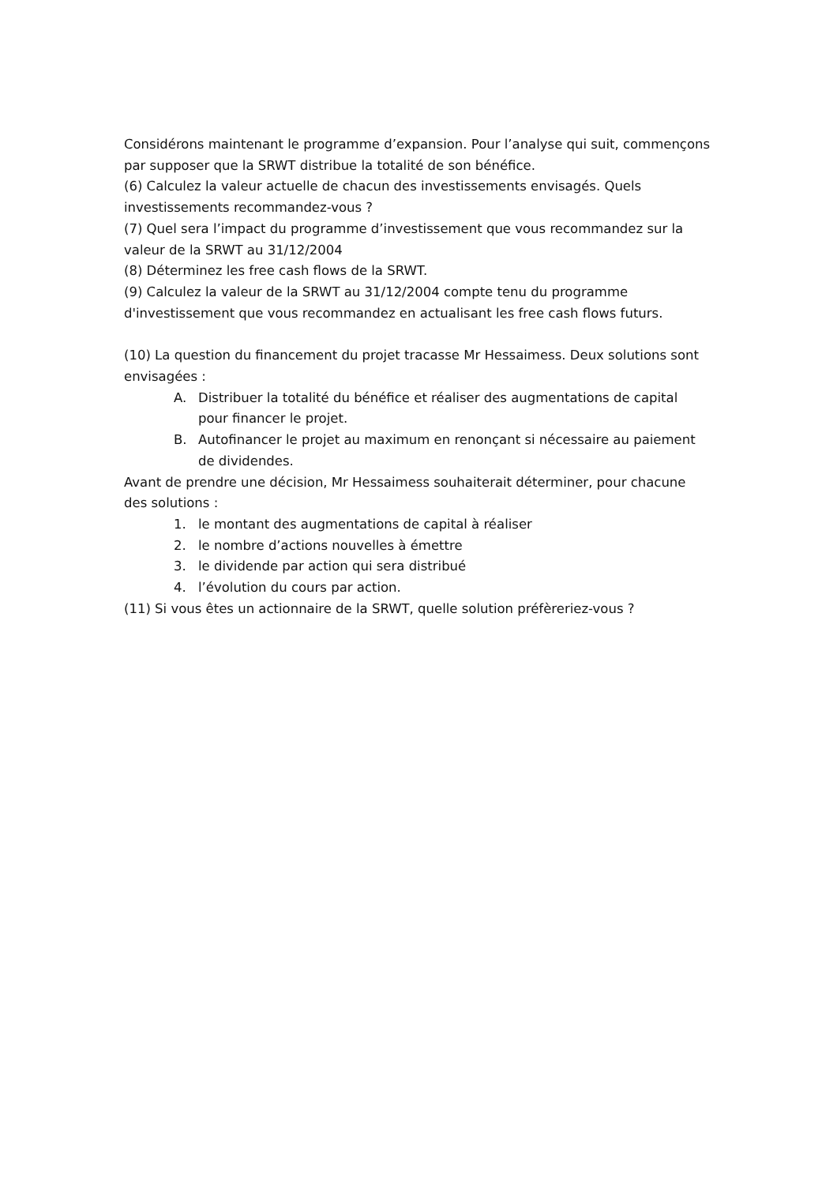Considérons maintenant le programme d’expansion. Pour l’analyse qui suit, commençons par supposer que la SRWT distribue la totalité de son bénéfice.
(6) Calculez la valeur actuelle de chacun des investissements envisagés. Quels investissements recommandez-vous ?
(7) Quel sera l’impact du programme d’investissement que vous recommandez sur la valeur de la SRWT au 31/12/2004
(8) Déterminez les free cash flows de la SRWT.
(9) Calculez la valeur de la SRWT au 31/12/2004 compte tenu du programme d'investissement que vous recommandez en actualisant les free cash flows futurs.
(10) La question du financement du projet tracasse Mr Hessaimess. Deux solutions sont envisagées :
A. Distribuer la totalité du bénéfice et réaliser des augmentations de capital pour financer le projet.
B. Autofinancer le projet au maximum en renonçant si nécessaire au paiement de dividendes.
Avant de prendre une décision, Mr Hessaimess souhaiterait déterminer, pour chacune des solutions :
1. le montant des augmentations de capital à réaliser
2. le nombre d’actions nouvelles à émettre
3. le dividende par action qui sera distribué
4. l’évolution du cours par action.
(11) Si vous êtes un actionnaire de la SRWT, quelle solution préfèreriez-vous ?